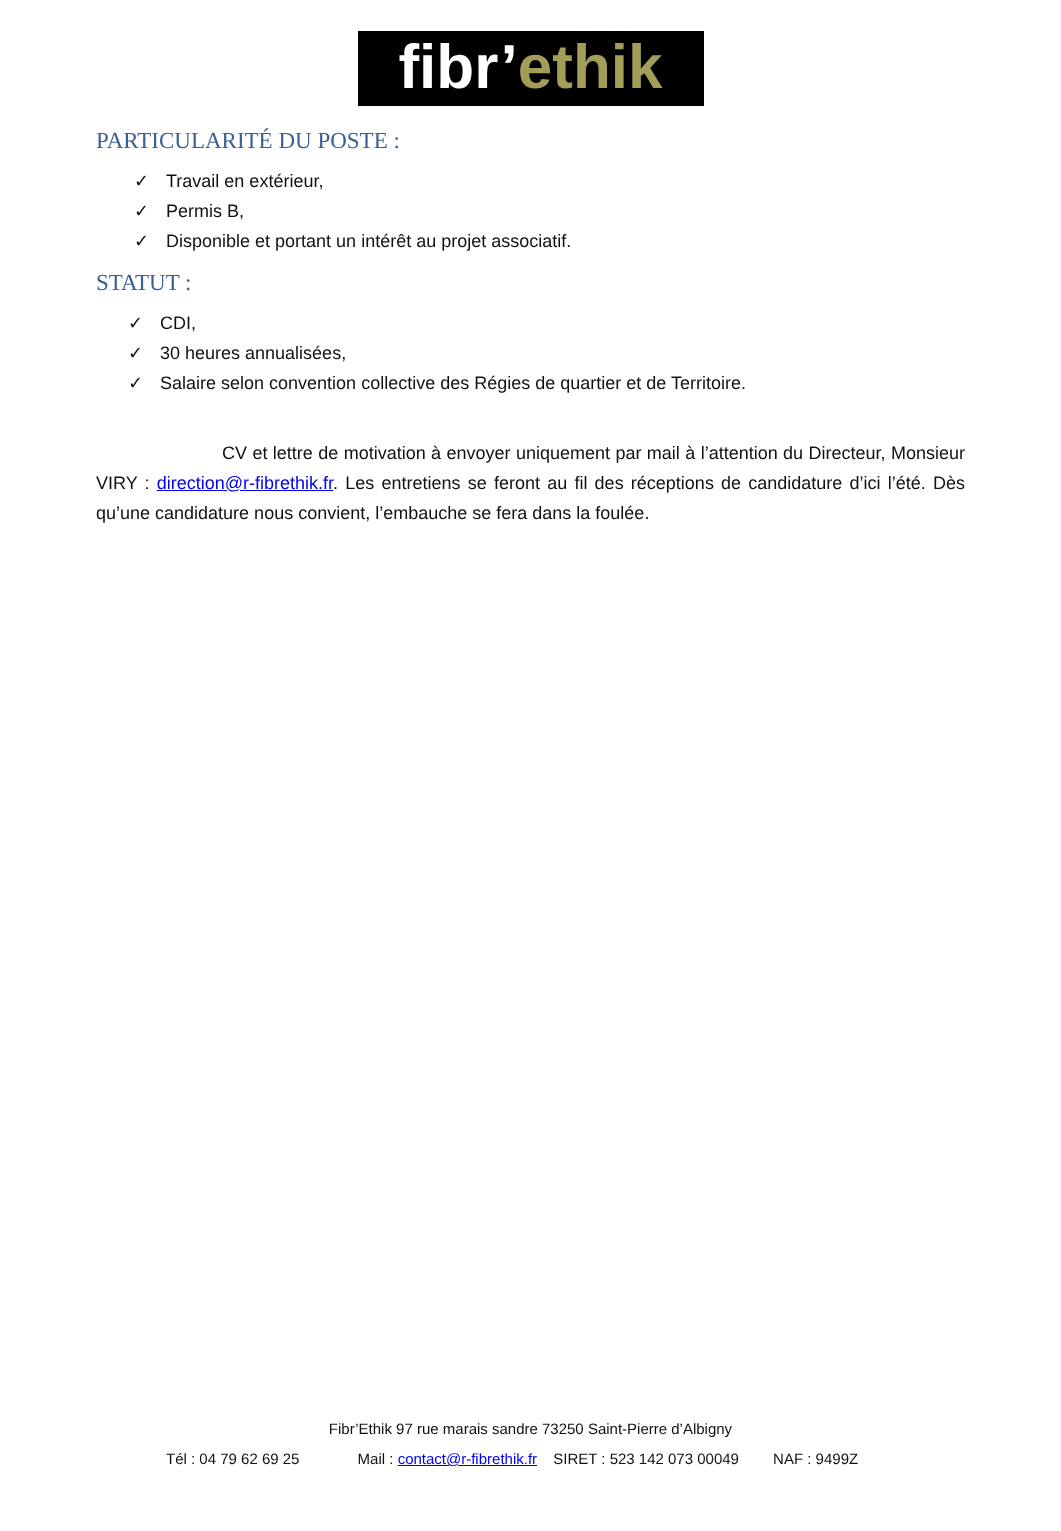fibr’ethik
PARTICULARITÉ DU POSTE :
✓ Travail en extérieur,
✓ Permis B,
✓ Disponible et portant un intérêt au projet associatif.
STATUT :
✓ CDI,
✓ 30 heures annualisées,
✓ Salaire selon convention collective des Régies de quartier et de Territoire.
CV et lettre de motivation à envoyer uniquement par mail à l’attention du Directeur, Monsieur VIRY : direction@r-fibrethik.fr. Les entretiens se feront au fil des réceptions de candidature d’ici l’été. Dès qu’une candidature nous convient, l’embauche se fera dans la foulée.
Fibr’Ethik 97 rue marais sandre 73250 Saint-Pierre d’Albigny
Tél : 04 79 62 69 25 Mail : contact@r-fibrethik.fr SIRET : 523 142 073 00049 NAF : 9499Z